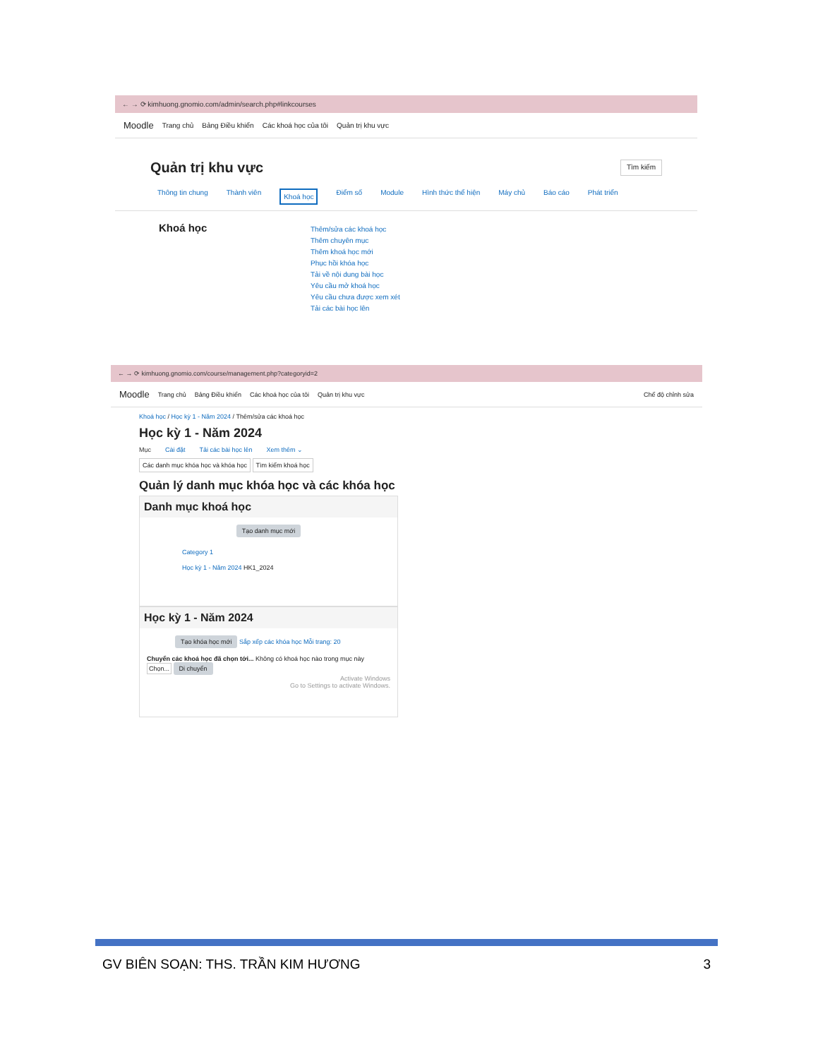← → ⟳ kimhuong.gnomio.com/admin/search.php#linkcourses
Moodle Trang chủ Bảng Điều khiển Các khoá học của tôi Quản trị khu vực
Quản trị khu vực Tìm kiếm
Thông tin chung Thành viên Khoá học Điểm số Module Hình thức thể hiện Máy chủ Báo cáo Phát triển
Khoá học
Thêm/sửa các khoá học
Thêm chuyên mục
Thêm khoá học mới
Phục hồi khóa học
Tải về nội dung bài học
Yêu cầu mở khoá học
Yêu cầu chưa được xem xét
Tải các bài học lên
← → ⟳ kimhuong.gnomio.com/course/management.php?categoryid=2
Moodle Trang chủ Bảng Điều khiển Các khoá học của tôi Quản trị khu vực Chế độ chỉnh sửa
Khoá học / Học kỳ 1 - Năm 2024 / Thêm/sửa các khoá học
Học kỳ 1 - Năm 2024
Mục Cài đặt Tải các bài học lên Xem thêm ⌄
Các danh mục khóa học và khóa học Tìm kiếm khoá học
Quản lý danh mục khóa học và các khóa học
Danh mục khoá học
Tạo danh mục mới
Category 1
Học kỳ 1 - Năm 2024 HK1_2024
Học kỳ 1 - Năm 2024
Tạo khóa học mới Sắp xếp các khóa học Mỗi trang: 20
Chuyển các khoá học đã chọn tới... Không có khoá học nào trong mục này Chọn... Di chuyển
Activate Windows
Go to Settings to activate Windows.
GV BIÊN SOẠN: THS. TRẦN KIM HƯƠNG 3